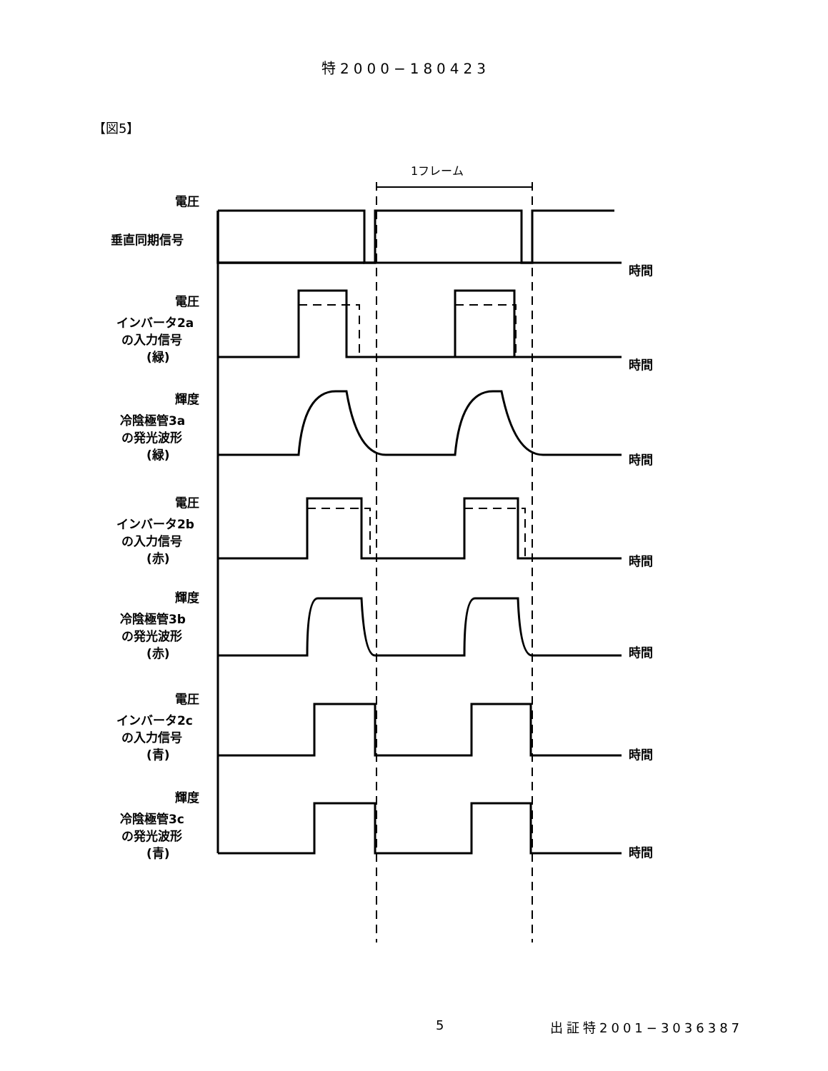特2000−180423
【図5】
1フレーム
時間
時間
時間
時間
時間
時間
時間
電圧
垂直同期信号
電圧
インバータ2a
の入力信号
(緑)
輝度
冷陰極管3a
の発光波形
(緑)
電圧
インバータ2b
の入力信号
(赤)
輝度
冷陰極管3b
の発光波形
(赤)
電圧
インバータ2c
の入力信号
(青)
輝度
冷陰極管3c
の発光波形
(青)
5 出証特2001−3036387